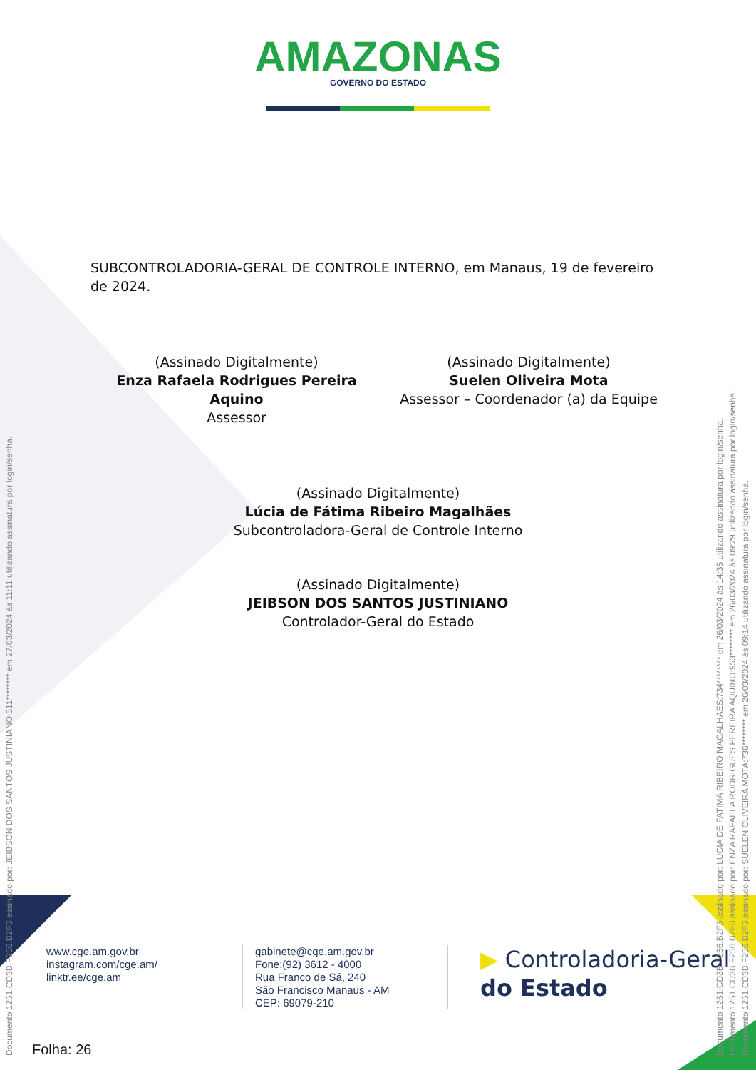AMAZONAS GOVERNO DO ESTADO
SUBCONTROLADORIA-GERAL DE CONTROLE INTERNO, em Manaus, 19 de fevereiro de 2024.
(Assinado Digitalmente)
Enza Rafaela Rodrigues Pereira Aquino
Assessor
(Assinado Digitalmente)
Suelen Oliveira Mota
Assessor – Coordenador (a) da Equipe
(Assinado Digitalmente)
Lúcia de Fátima Ribeiro Magalhães
Subcontroladora-Geral de Controle Interno
(Assinado Digitalmente)
JEIBSON DOS SANTOS JUSTINIANO
Controlador-Geral do Estado
www.cge.am.gov.br
instagram.com/cge.am/
linktr.ee/cge.am
gabinete@cge.am.gov.br
Fone:(92) 3612 - 4000
Rua Franco de Sá, 240
São Francisco Manaus - AM
CEP: 69079-210
▶ Controladoria-Geral
do Estado
Folha: 26
Documento 1251.CD3B.F256.B2F3 assinado por: JEIBSON DOS SANTOS JUSTINIANO:511******** em 27/03/2024 às 11:11 utilizando assinatura por login/senha. Documento 1251.CD3B.F256.B2F3 assinado por: LUCIA DE FATIMA RIBEIRO MAGALHAES:734******** em 26/03/2024 às 14:35 utilizando assinatura por login/senha. Documento 1251.CD3B.F256.B2F3 assinado por: ENZA RAFAELA RODRIGUES PEREIRA AQUINO:953******** em 26/03/2024 às 09:29 utilizando assinatura por login/senha. Documento 1251.CD3B.F256.B2F3 assinado por: SUELEN OLIVEIRA MOTA:736******** em 26/03/2024 às 09:14 utilizando assinatura por login/senha.